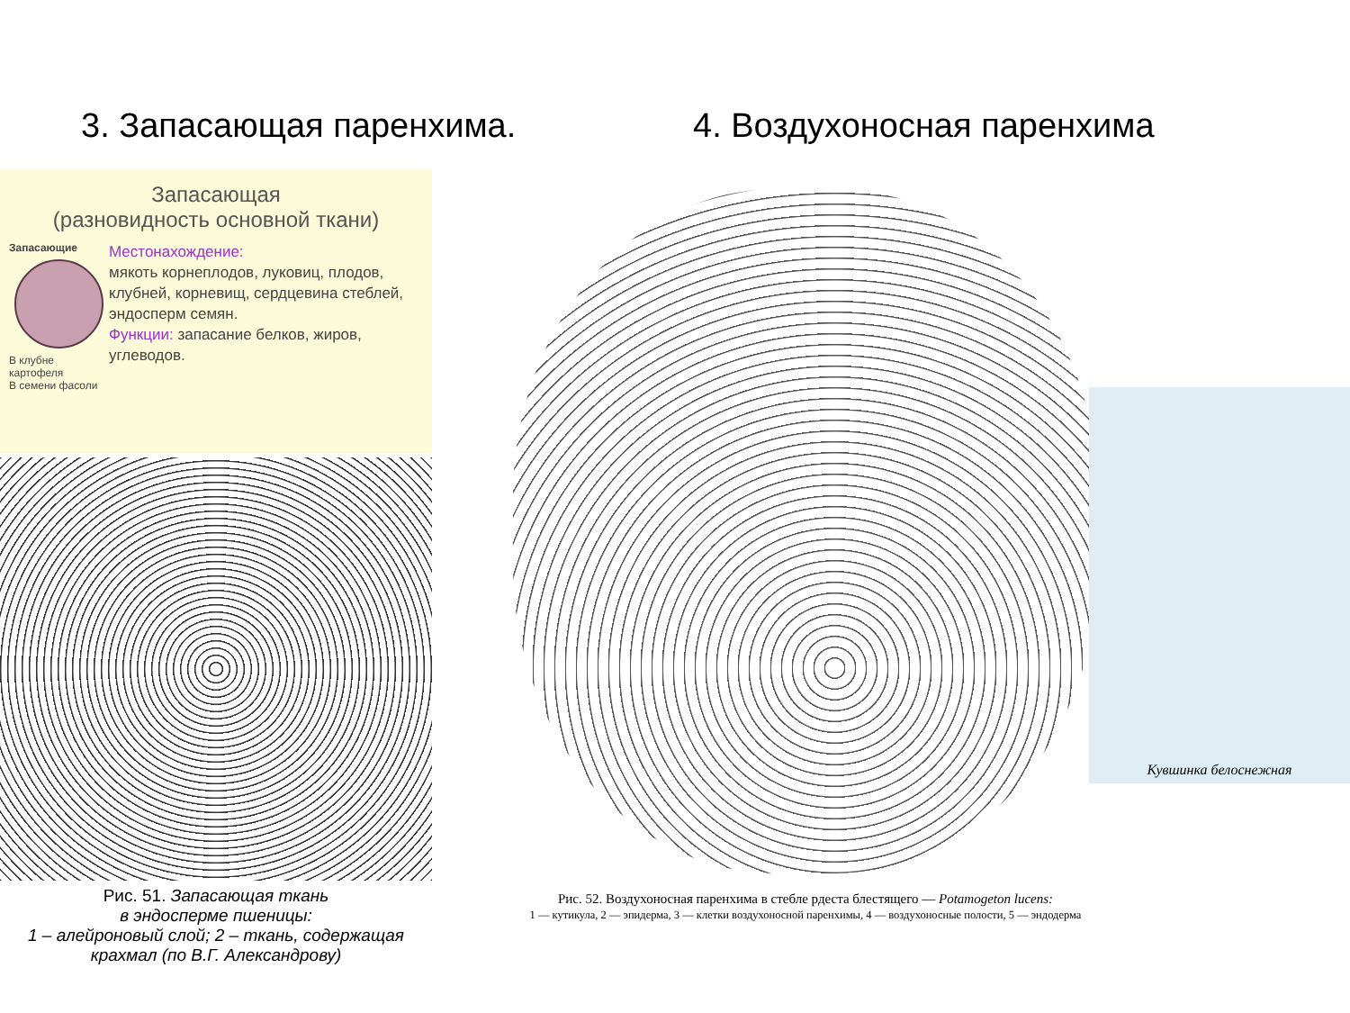3. Запасающая паренхима. 4. Воздухоносная паренхима
Запасающая
(разновидность основной ткани)
Запасающие
В клубне картофеля
В семени фасоли
Местонахождение:
мякоть корнеплодов, луковиц, плодов, клубней, корневищ, сердцевина стеблей, эндосперм семян.
Функции: запасание белков, жиров, углеводов.
Рис. 51. Запасающая ткань
в эндосперме пшеницы:
1 – алейроновый слой; 2 – ткань, содержащая крахмал (по В.Г. Александрову)
Рис. 52. Воздухоносная паренхима в стебле рдеста блестящего — Potamogeton lucens:
1 — кутикула, 2 — эпидерма, 3 — клетки воздухоносной паренхимы, 4 — воздухоносные полости, 5 — эндодерма
Кувшинка белоснежная